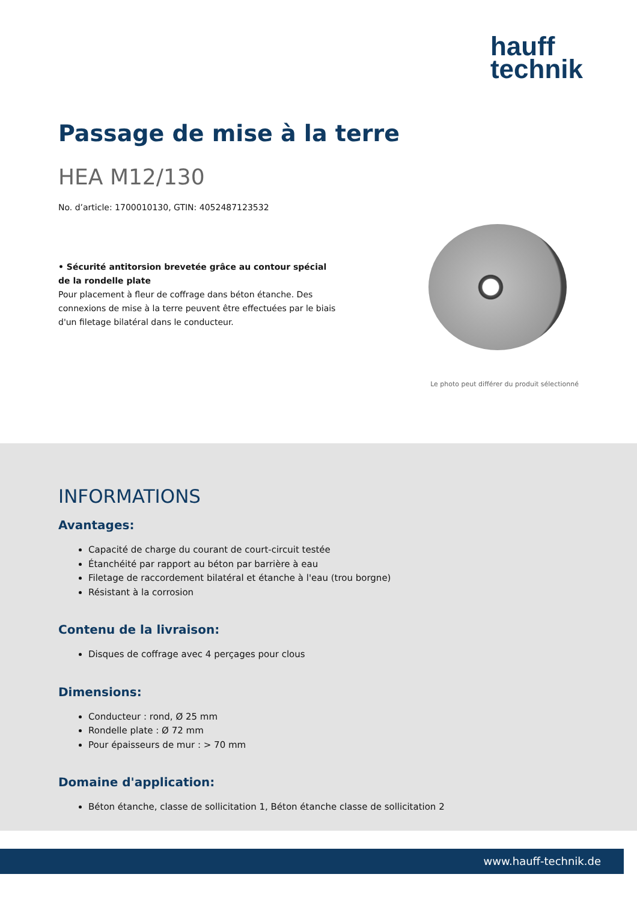hauff
technik
Passage de mise à la terre
HEA M12/130
No. d’article: 1700010130, GTIN: 4052487123532
• Sécurité antitorsion brevetée grâce au contour spécial de la rondelle plate
Pour placement à fleur de coffrage dans béton étanche. Des connexions de mise à la terre peuvent être effectuées par le biais d'un filetage bilatéral dans le conducteur.
Le photo peut différer du produit sélectionné
INFORMATIONS
Avantages:
Capacité de charge du courant de court-circuit testée
Étanchéité par rapport au béton par barrière à eau
Filetage de raccordement bilatéral et étanche à l'eau (trou borgne)
Résistant à la corrosion
Contenu de la livraison:
Disques de coffrage avec 4 perçages pour clous
Dimensions:
Conducteur : rond, Ø 25 mm
Rondelle plate : Ø 72 mm
Pour épaisseurs de mur : > 70 mm
Domaine d'application:
Béton étanche, classe de sollicitation 1, Béton étanche classe de sollicitation 2
www.hauff-technik.de